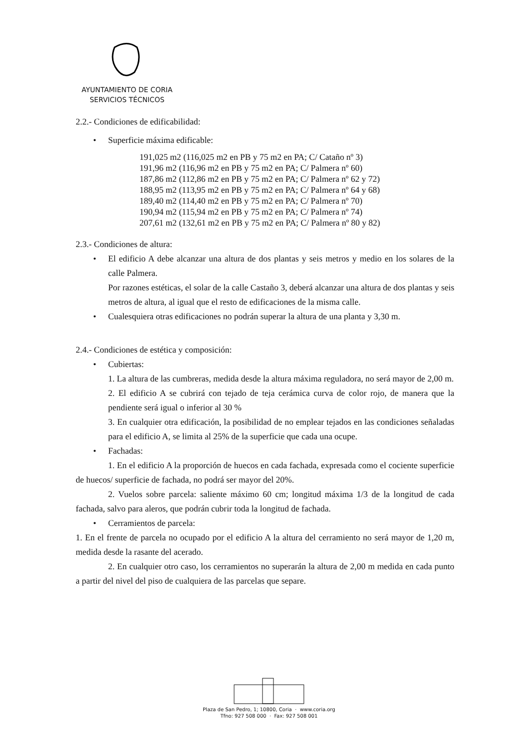AYUNTAMIENTO DE CORIA
SERVICIOS TÉCNICOS
2.2.- Condiciones de edificabilidad:
• Superficie máxima edificable:
191,025 m2 (116,025 m2 en PB y 75 m2 en PA; C/ Cataño nº 3)
191,96 m2 (116,96 m2 en PB y 75 m2 en PA; C/ Palmera nº 60)
187,86 m2 (112,86 m2 en PB y 75 m2 en PA; C/ Palmera nº 62 y 72)
188,95 m2 (113,95 m2 en PB y 75 m2 en PA; C/ Palmera nº 64 y 68)
189,40 m2 (114,40 m2 en PB y 75 m2 en PA; C/ Palmera nº 70)
190,94 m2 (115,94 m2 en PB y 75 m2 en PA; C/ Palmera nº 74)
207,61 m2 (132,61 m2 en PB y 75 m2 en PA; C/ Palmera nº 80 y 82)
2.3.- Condiciones de altura:
• El edificio A debe alcanzar una altura de dos plantas y seis metros y medio en los solares de la calle Palmera.
Por razones estéticas, el solar de la calle Castaño 3, deberá alcanzar una altura de dos plantas y seis metros de altura, al igual que el resto de edificaciones de la misma calle.
• Cualesquiera otras edificaciones no podrán superar la altura de una planta y 3,30 m.
2.4.- Condiciones de estética y composición:
• Cubiertas:
1. La altura de las cumbreras, medida desde la altura máxima reguladora, no será mayor de 2,00 m.
2. El edificio A se cubrirá con tejado de teja cerámica curva de color rojo, de manera que la pendiente será igual o inferior al 30 %
3. En cualquier otra edificación, la posibilidad de no emplear tejados en las condiciones señaladas para el edificio A, se limita al 25% de la superficie que cada una ocupe.
• Fachadas:
1. En el edificio A la proporción de huecos en cada fachada, expresada como el cociente superficie de huecos/ superficie de fachada, no podrá ser mayor del 20%.
2. Vuelos sobre parcela: saliente máximo 60 cm; longitud máxima 1/3 de la longitud de cada fachada, salvo para aleros, que podrán cubrir toda la longitud de fachada.
• Cerramientos de parcela:
1. En el frente de parcela no ocupado por el edificio A la altura del cerramiento no será mayor de 1,20 m, medida desde la rasante del acerado.
2. En cualquier otro caso, los cerramientos no superarán la altura de 2,00 m medida en cada punto a partir del nivel del piso de cualquiera de las parcelas que separe.
Plaza de San Pedro, 1; 10800, Coria · www.coria.org
Tfno: 927 508 000 · Fax: 927 508 001